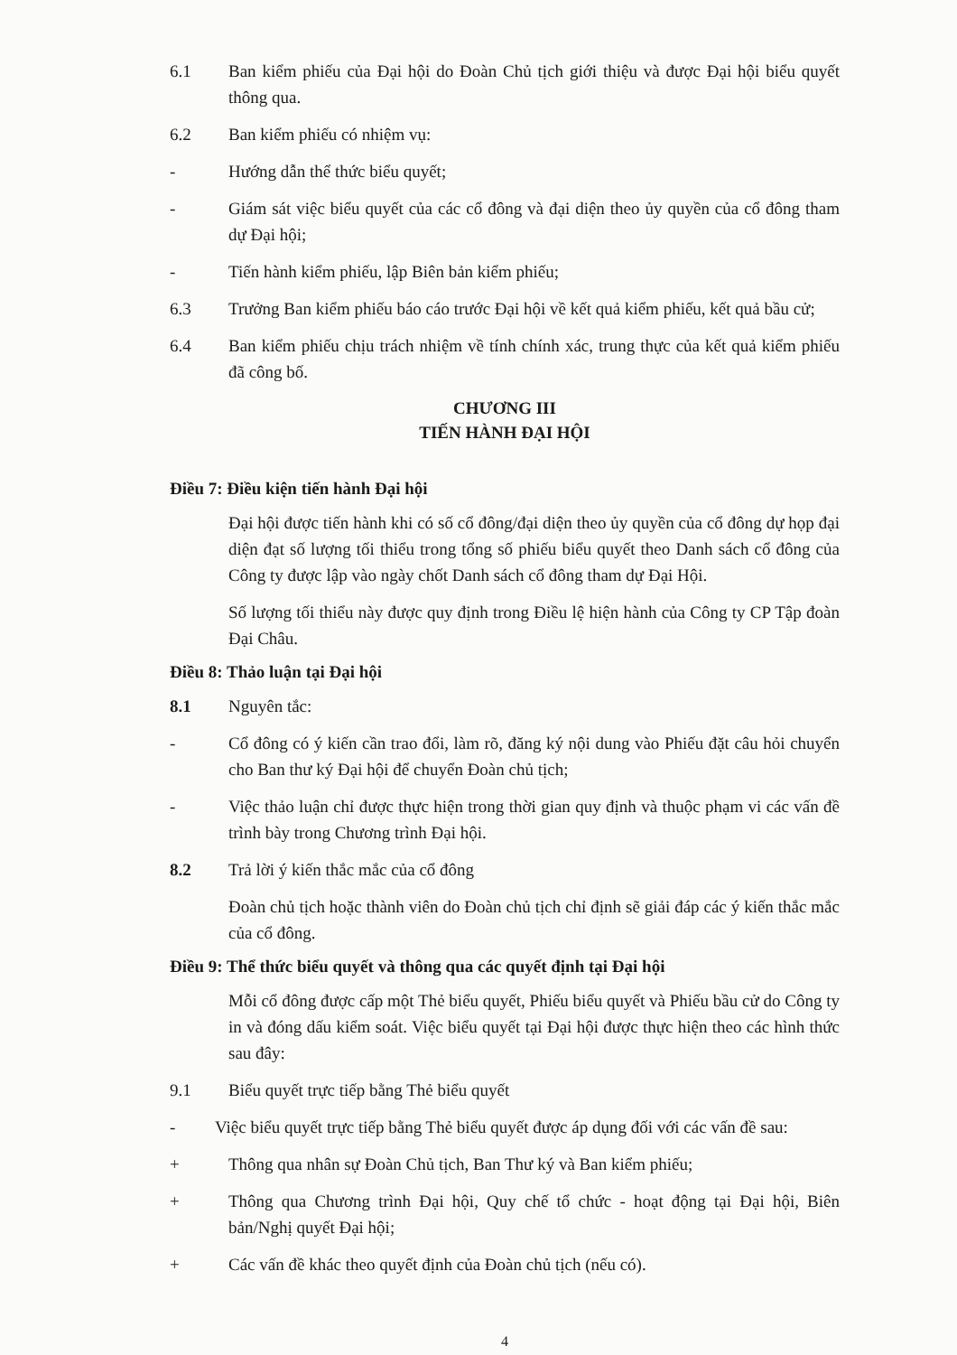6.1 Ban kiểm phiếu của Đại hội do Đoàn Chủ tịch giới thiệu và được Đại hội biểu quyết thông qua.
6.2 Ban kiểm phiếu có nhiệm vụ:
- Hướng dẫn thể thức biểu quyết;
- Giám sát việc biểu quyết của các cổ đông và đại diện theo ủy quyền của cổ đông tham dự Đại hội;
- Tiến hành kiểm phiếu, lập Biên bản kiểm phiếu;
6.3 Trưởng Ban kiểm phiếu báo cáo trước Đại hội về kết quả kiểm phiếu, kết quả bầu cử;
6.4 Ban kiểm phiếu chịu trách nhiệm về tính chính xác, trung thực của kết quả kiểm phiếu đã công bố.
CHƯƠNG III
TIẾN HÀNH ĐẠI HỘI
Điều 7: Điều kiện tiến hành Đại hội
Đại hội được tiến hành khi có số cổ đông/đại diện theo ủy quyền của cổ đông dự họp đại diện đạt số lượng tối thiểu trong tổng số phiếu biểu quyết theo Danh sách cổ đông của Công ty được lập vào ngày chốt Danh sách cổ đông tham dự Đại Hội.
Số lượng tối thiểu này được quy định trong Điều lệ hiện hành của Công ty CP Tập đoàn Đại Châu.
Điều 8: Thảo luận tại Đại hội
8.1 Nguyên tắc:
- Cổ đông có ý kiến cần trao đổi, làm rõ, đăng ký nội dung vào Phiếu đặt câu hỏi chuyển cho Ban thư ký Đại hội để chuyển Đoàn chủ tịch;
- Việc thảo luận chỉ được thực hiện trong thời gian quy định và thuộc phạm vi các vấn đề trình bày trong Chương trình Đại hội.
8.2 Trả lời ý kiến thắc mắc của cổ đông
Đoàn chủ tịch hoặc thành viên do Đoàn chủ tịch chỉ định sẽ giải đáp các ý kiến thắc mắc của cổ đông.
Điều 9: Thể thức biểu quyết và thông qua các quyết định tại Đại hội
Mỗi cổ đông được cấp một Thẻ biểu quyết, Phiếu biểu quyết và Phiếu bầu cử do Công ty in và đóng dấu kiểm soát. Việc biểu quyết tại Đại hội được thực hiện theo các hình thức sau đây:
9.1 Biểu quyết trực tiếp bằng Thẻ biểu quyết
- Việc biểu quyết trực tiếp bằng Thẻ biểu quyết được áp dụng đối với các vấn đề sau:
+ Thông qua nhân sự Đoàn Chủ tịch, Ban Thư ký và Ban kiểm phiếu;
+ Thông qua Chương trình Đại hội, Quy chế tổ chức - hoạt động tại Đại hội, Biên bản/Nghị quyết Đại hội;
+ Các vấn đề khác theo quyết định của Đoàn chủ tịch (nếu có).
4